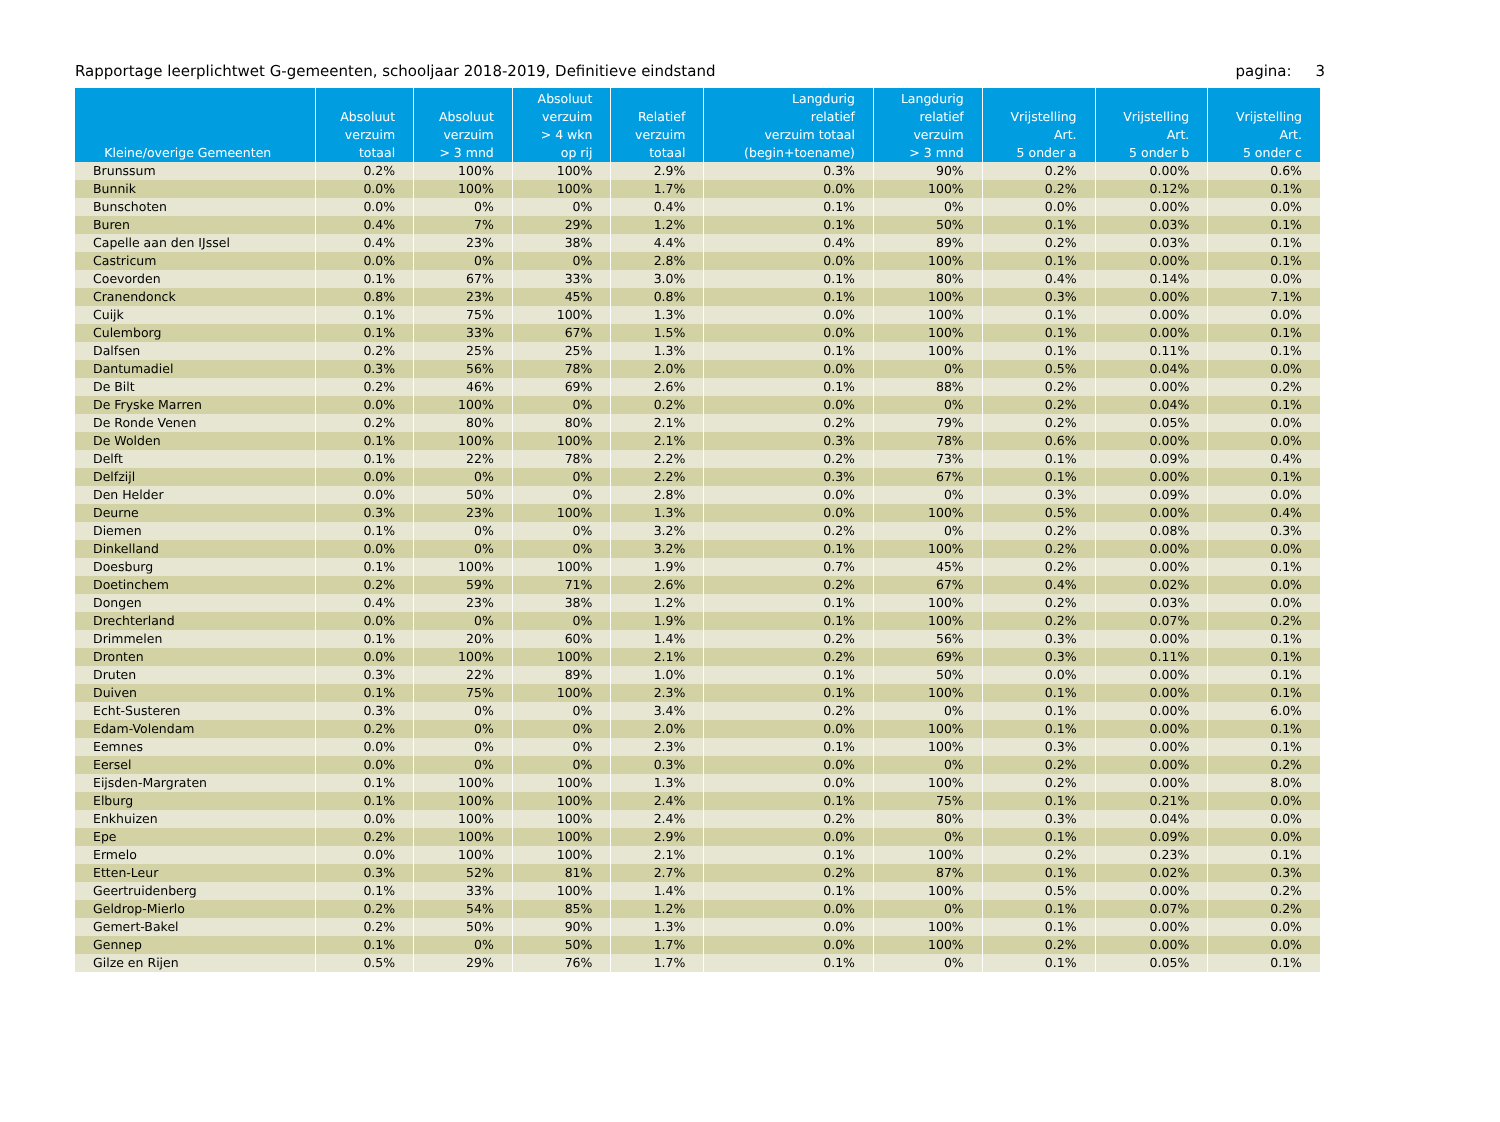Rapportage leerplichtwet G-gemeenten, schooljaar 2018-2019, Definitieve eindstand pagina: 3
| Kleine/overige Gemeenten | Absoluut verzuim totaal | Absoluut verzuim > 3 mnd | Absoluut verzuim > 4 wkn op rij | Relatief verzuim totaal | Langdurig relatief verzuim totaal (begin+toename) | Langdurig relatief verzuim > 3 mnd | Vrijstelling Art. 5 onder a | Vrijstelling Art. 5 onder b | Vrijstelling Art. 5 onder c |
| --- | --- | --- | --- | --- | --- | --- | --- | --- | --- |
| Brunssum | 0.2% | 100% | 100% | 2.9% | 0.3% | 90% | 0.2% | 0.00% | 0.6% |
| Bunnik | 0.0% | 100% | 100% | 1.7% | 0.0% | 100% | 0.2% | 0.12% | 0.1% |
| Bunschoten | 0.0% | 0% | 0% | 0.4% | 0.1% | 0% | 0.0% | 0.00% | 0.0% |
| Buren | 0.4% | 7% | 29% | 1.2% | 0.1% | 50% | 0.1% | 0.03% | 0.1% |
| Capelle aan den IJssel | 0.4% | 23% | 38% | 4.4% | 0.4% | 89% | 0.2% | 0.03% | 0.1% |
| Castricum | 0.0% | 0% | 0% | 2.8% | 0.0% | 100% | 0.1% | 0.00% | 0.1% |
| Coevorden | 0.1% | 67% | 33% | 3.0% | 0.1% | 80% | 0.4% | 0.14% | 0.0% |
| Cranendonck | 0.8% | 23% | 45% | 0.8% | 0.1% | 100% | 0.3% | 0.00% | 7.1% |
| Cuijk | 0.1% | 75% | 100% | 1.3% | 0.0% | 100% | 0.1% | 0.00% | 0.0% |
| Culemborg | 0.1% | 33% | 67% | 1.5% | 0.0% | 100% | 0.1% | 0.00% | 0.1% |
| Dalfsen | 0.2% | 25% | 25% | 1.3% | 0.1% | 100% | 0.1% | 0.11% | 0.1% |
| Dantumadiel | 0.3% | 56% | 78% | 2.0% | 0.0% | 0% | 0.5% | 0.04% | 0.0% |
| De Bilt | 0.2% | 46% | 69% | 2.6% | 0.1% | 88% | 0.2% | 0.00% | 0.2% |
| De Fryske Marren | 0.0% | 100% | 0% | 0.2% | 0.0% | 0% | 0.2% | 0.04% | 0.1% |
| De Ronde Venen | 0.2% | 80% | 80% | 2.1% | 0.2% | 79% | 0.2% | 0.05% | 0.0% |
| De Wolden | 0.1% | 100% | 100% | 2.1% | 0.3% | 78% | 0.6% | 0.00% | 0.0% |
| Delft | 0.1% | 22% | 78% | 2.2% | 0.2% | 73% | 0.1% | 0.09% | 0.4% |
| Delfzijl | 0.0% | 0% | 0% | 2.2% | 0.3% | 67% | 0.1% | 0.00% | 0.1% |
| Den Helder | 0.0% | 50% | 0% | 2.8% | 0.0% | 0% | 0.3% | 0.09% | 0.0% |
| Deurne | 0.3% | 23% | 100% | 1.3% | 0.0% | 100% | 0.5% | 0.00% | 0.4% |
| Diemen | 0.1% | 0% | 0% | 3.2% | 0.2% | 0% | 0.2% | 0.08% | 0.3% |
| Dinkelland | 0.0% | 0% | 0% | 3.2% | 0.1% | 100% | 0.2% | 0.00% | 0.0% |
| Doesburg | 0.1% | 100% | 100% | 1.9% | 0.7% | 45% | 0.2% | 0.00% | 0.1% |
| Doetinchem | 0.2% | 59% | 71% | 2.6% | 0.2% | 67% | 0.4% | 0.02% | 0.0% |
| Dongen | 0.4% | 23% | 38% | 1.2% | 0.1% | 100% | 0.2% | 0.03% | 0.0% |
| Drechterland | 0.0% | 0% | 0% | 1.9% | 0.1% | 100% | 0.2% | 0.07% | 0.2% |
| Drimmelen | 0.1% | 20% | 60% | 1.4% | 0.2% | 56% | 0.3% | 0.00% | 0.1% |
| Dronten | 0.0% | 100% | 100% | 2.1% | 0.2% | 69% | 0.3% | 0.11% | 0.1% |
| Druten | 0.3% | 22% | 89% | 1.0% | 0.1% | 50% | 0.0% | 0.00% | 0.1% |
| Duiven | 0.1% | 75% | 100% | 2.3% | 0.1% | 100% | 0.1% | 0.00% | 0.1% |
| Echt-Susteren | 0.3% | 0% | 0% | 3.4% | 0.2% | 0% | 0.1% | 0.00% | 6.0% |
| Edam-Volendam | 0.2% | 0% | 0% | 2.0% | 0.0% | 100% | 0.1% | 0.00% | 0.1% |
| Eemnes | 0.0% | 0% | 0% | 2.3% | 0.1% | 100% | 0.3% | 0.00% | 0.1% |
| Eersel | 0.0% | 0% | 0% | 0.3% | 0.0% | 0% | 0.2% | 0.00% | 0.2% |
| Eijsden-Margraten | 0.1% | 100% | 100% | 1.3% | 0.0% | 100% | 0.2% | 0.00% | 8.0% |
| Elburg | 0.1% | 100% | 100% | 2.4% | 0.1% | 75% | 0.1% | 0.21% | 0.0% |
| Enkhuizen | 0.0% | 100% | 100% | 2.4% | 0.2% | 80% | 0.3% | 0.04% | 0.0% |
| Epe | 0.2% | 100% | 100% | 2.9% | 0.0% | 0% | 0.1% | 0.09% | 0.0% |
| Ermelo | 0.0% | 100% | 100% | 2.1% | 0.1% | 100% | 0.2% | 0.23% | 0.1% |
| Etten-Leur | 0.3% | 52% | 81% | 2.7% | 0.2% | 87% | 0.1% | 0.02% | 0.3% |
| Geertruidenberg | 0.1% | 33% | 100% | 1.4% | 0.1% | 100% | 0.5% | 0.00% | 0.2% |
| Geldrop-Mierlo | 0.2% | 54% | 85% | 1.2% | 0.0% | 0% | 0.1% | 0.07% | 0.2% |
| Gemert-Bakel | 0.2% | 50% | 90% | 1.3% | 0.0% | 100% | 0.1% | 0.00% | 0.0% |
| Gennep | 0.1% | 0% | 50% | 1.7% | 0.0% | 100% | 0.2% | 0.00% | 0.0% |
| Gilze en Rijen | 0.5% | 29% | 76% | 1.7% | 0.1% | 0% | 0.1% | 0.05% | 0.1% |